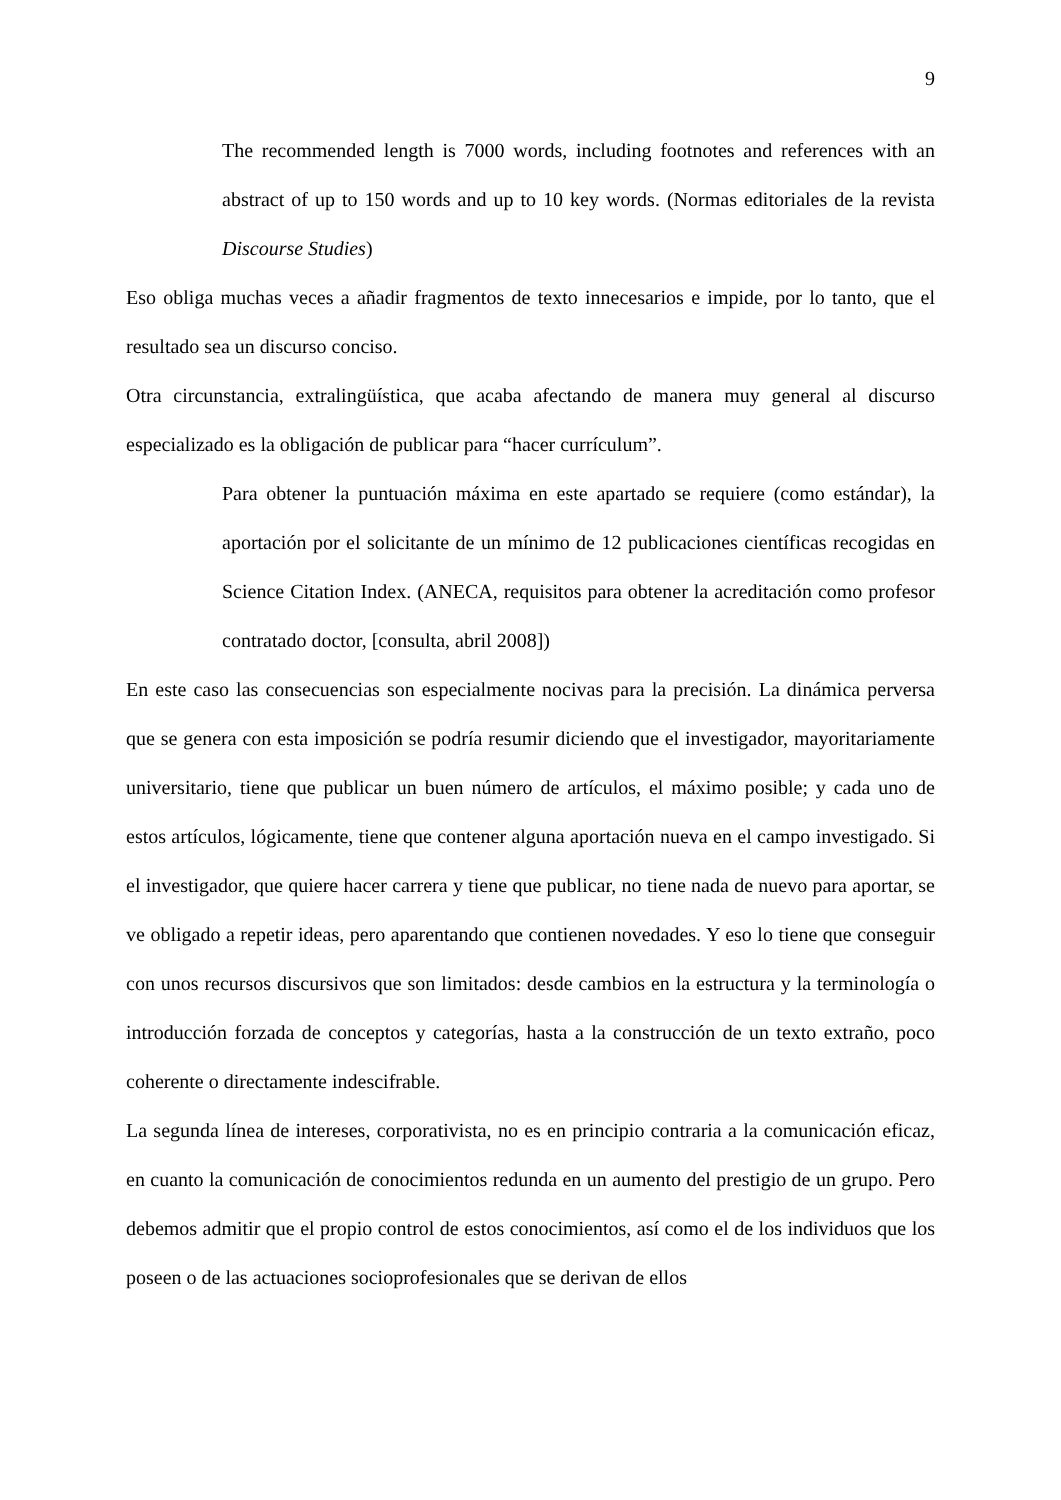9
The recommended length is 7000 words, including footnotes and references with an abstract of up to 150 words and up to 10 key words. (Normas editoriales de la revista Discourse Studies)
Eso obliga muchas veces a añadir fragmentos de texto innecesarios e impide, por lo tanto, que el resultado sea un discurso conciso.
Otra circunstancia, extralingüística, que acaba afectando de manera muy general al discurso especializado es la obligación de publicar para “hacer currículum”.
Para obtener la puntuación máxima en este apartado se requiere (como estándar), la aportación por el solicitante de un mínimo de 12 publicaciones científicas recogidas en Science Citation Index. (ANECA, requisitos para obtener la acreditación como profesor contratado doctor, [consulta, abril 2008])
En este caso las consecuencias son especialmente nocivas para la precisión. La dinámica perversa que se genera con esta imposición se podría resumir diciendo que el investigador, mayoritariamente universitario, tiene que publicar un buen número de artículos, el máximo posible; y cada uno de estos artículos, lógicamente, tiene que contener alguna aportación nueva en el campo investigado. Si el investigador, que quiere hacer carrera y tiene que publicar, no tiene nada de nuevo para aportar, se ve obligado a repetir ideas, pero aparentando que contienen novedades. Y eso lo tiene que conseguir con unos recursos discursivos que son limitados: desde cambios en la estructura y la terminología o introducción forzada de conceptos y categorías, hasta a la construcción de un texto extraño, poco coherente o directamente indescifrable.
La segunda línea de intereses, corporativista, no es en principio contraria a la comunicación eficaz, en cuanto la comunicación de conocimientos redunda en un aumento del prestigio de un grupo. Pero debemos admitir que el propio control de estos conocimientos, así como el de los individuos que los poseen o de las actuaciones socioprofesionales que se derivan de ellos